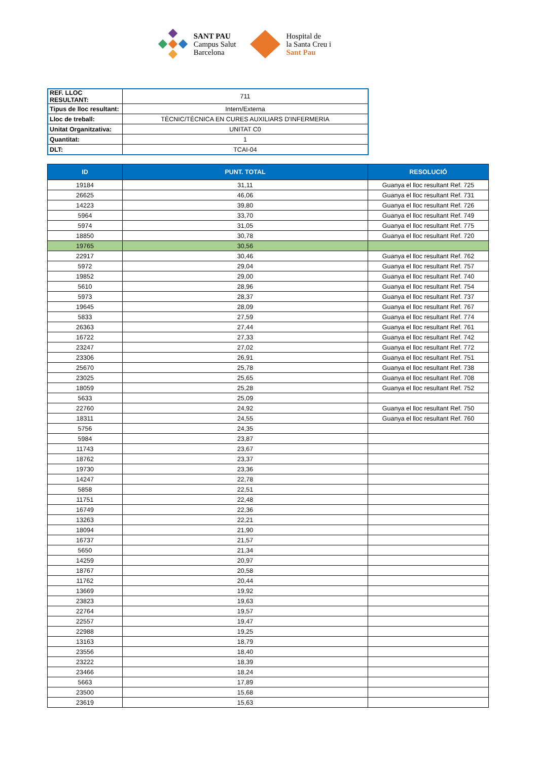SANT PAU
Campus Salut
Barcelona
Hospital de
la Santa Creu i
Sant Pau
| REF. LLOC RESULTANT: | 711 |
| Tipus de lloc resultant: | Intern/Externa |
| Lloc de treball: | TÈCNIC/TÈCNICA EN CURES AUXILIARS D'INFERMERIA |
| Unitat Organitzativa: | UNITAT C0 |
| Quantitat: | 1 |
| DLT: | TCAI-04 |
| ID | PUNT. TOTAL | RESOLUCIÓ |
| --- | --- | --- |
| 19184 | 31,11 | Guanya el lloc resultant Ref. 725 |
| 26625 | 46,06 | Guanya el lloc resultant Ref. 731 |
| 14223 | 39,80 | Guanya el lloc resultant Ref. 726 |
| 5964 | 33,70 | Guanya el lloc resultant Ref. 749 |
| 5974 | 31,05 | Guanya el lloc resultant Ref. 775 |
| 18850 | 30,78 | Guanya el lloc resultant Ref. 720 |
| 19765 | 30,56 | |
| 22917 | 30,46 | Guanya el lloc resultant Ref. 762 |
| 5972 | 29,04 | Guanya el lloc resultant Ref. 757 |
| 19852 | 29,00 | Guanya el lloc resultant Ref. 740 |
| 5610 | 28,96 | Guanya el lloc resultant Ref. 754 |
| 5973 | 28,37 | Guanya el lloc resultant Ref. 737 |
| 19645 | 28,09 | Guanya el lloc resultant Ref. 767 |
| 5833 | 27,59 | Guanya el lloc resultant Ref. 774 |
| 26363 | 27,44 | Guanya el lloc resultant Ref. 761 |
| 16722 | 27,33 | Guanya el lloc resultant Ref. 742 |
| 23247 | 27,02 | Guanya el lloc resultant Ref. 772 |
| 23306 | 26,91 | Guanya el lloc resultant Ref. 751 |
| 25670 | 25,78 | Guanya el lloc resultant Ref. 738 |
| 23025 | 25,65 | Guanya el lloc resultant Ref. 708 |
| 18059 | 25,28 | Guanya el lloc resultant Ref. 752 |
| 5633 | 25,09 | |
| 22760 | 24,92 | Guanya el lloc resultant Ref. 750 |
| 18311 | 24,55 | Guanya el lloc resultant Ref. 760 |
| 5756 | 24,35 | |
| 5984 | 23,87 | |
| 11743 | 23,67 | |
| 18762 | 23,37 | |
| 19730 | 23,36 | |
| 14247 | 22,78 | |
| 5858 | 22,51 | |
| 11751 | 22,48 | |
| 16749 | 22,36 | |
| 13263 | 22,21 | |
| 18094 | 21,90 | |
| 16737 | 21,57 | |
| 5650 | 21,34 | |
| 14259 | 20,97 | |
| 18767 | 20,58 | |
| 11762 | 20,44 | |
| 13669 | 19,92 | |
| 23823 | 19,63 | |
| 22764 | 19,57 | |
| 22557 | 19,47 | |
| 22988 | 19,25 | |
| 13163 | 18,79 | |
| 23556 | 18,40 | |
| 23222 | 18,39 | |
| 23466 | 18,24 | |
| 5663 | 17,89 | |
| 23500 | 15,68 | |
| 23619 | 15,63 | |